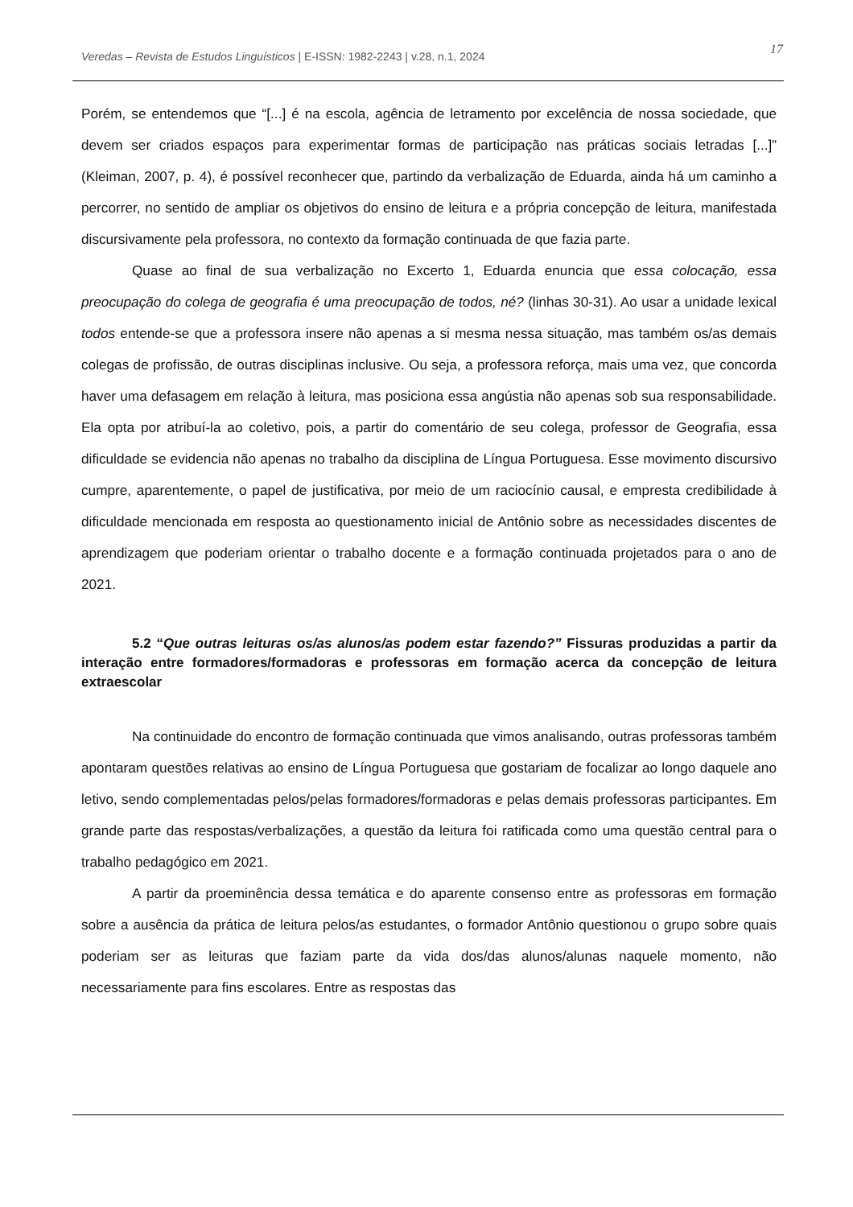Veredas – Revista de Estudos Linguísticos | E-ISSN: 1982-2243 | v.28, n.1, 2024 17
Porém, se entendemos que “[...] é na escola, agência de letramento por excelência de nossa sociedade, que devem ser criados espaços para experimentar formas de participação nas práticas sociais letradas [...]” (Kleiman, 2007, p. 4), é possível reconhecer que, partindo da verbalização de Eduarda, ainda há um caminho a percorrer, no sentido de ampliar os objetivos do ensino de leitura e a própria concepção de leitura, manifestada discursivamente pela professora, no contexto da formação continuada de que fazia parte.
Quase ao final de sua verbalização no Excerto 1, Eduarda enuncia que essa colocação, essa preocupação do colega de geografia é uma preocupação de todos, né? (linhas 30-31). Ao usar a unidade lexical todos entende-se que a professora insere não apenas a si mesma nessa situação, mas também os/as demais colegas de profissão, de outras disciplinas inclusive. Ou seja, a professora reforça, mais uma vez, que concorda haver uma defasagem em relação à leitura, mas posiciona essa angústia não apenas sob sua responsabilidade. Ela opta por atribuí-la ao coletivo, pois, a partir do comentário de seu colega, professor de Geografia, essa dificuldade se evidencia não apenas no trabalho da disciplina de Língua Portuguesa. Esse movimento discursivo cumpre, aparentemente, o papel de justificativa, por meio de um raciocínio causal, e empresta credibilidade à dificuldade mencionada em resposta ao questionamento inicial de Antônio sobre as necessidades discentes de aprendizagem que poderiam orientar o trabalho docente e a formação continuada projetados para o ano de 2021.
5.2 “Que outras leituras os/as alunos/as podem estar fazendo?” Fissuras produzidas a partir da interação entre formadores/formadoras e professoras em formação acerca da concepção de leitura extraescolar
Na continuidade do encontro de formação continuada que vimos analisando, outras professoras também apontaram questões relativas ao ensino de Língua Portuguesa que gostariam de focalizar ao longo daquele ano letivo, sendo complementadas pelos/pelas formadores/formadoras e pelas demais professoras participantes. Em grande parte das respostas/verbalizações, a questão da leitura foi ratificada como uma questão central para o trabalho pedagógico em 2021.
A partir da proeminência dessa temática e do aparente consenso entre as professoras em formação sobre a ausência da prática de leitura pelos/as estudantes, o formador Antônio questionou o grupo sobre quais poderiam ser as leituras que faziam parte da vida dos/das alunos/alunas naquele momento, não necessariamente para fins escolares. Entre as respostas das